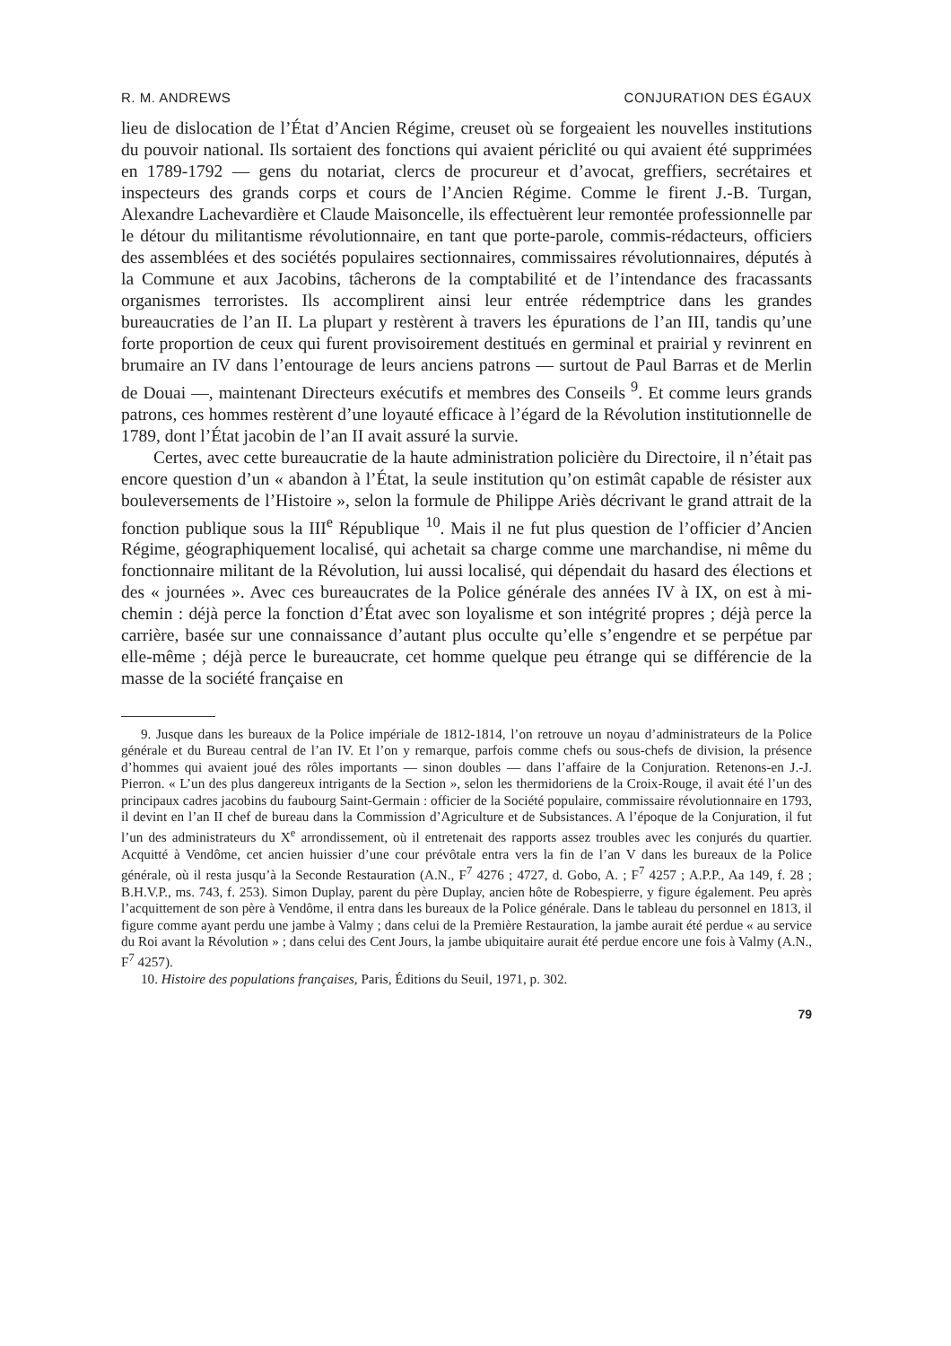R. M. ANDREWS CONJURATION DES ÉGAUX
lieu de dislocation de l’État d’Ancien Régime, creuset où se forgeaient les nouvelles institutions du pouvoir national. Ils sortaient des fonctions qui avaient périclité ou qui avaient été supprimées en 1789-1792 — gens du notariat, clercs de procureur et d’avocat, greffiers, secrétaires et inspecteurs des grands corps et cours de l’Ancien Régime. Comme le firent J.-B. Turgan, Alexandre Lachevardière et Claude Maisoncelle, ils effectuèrent leur remontée professionnelle par le détour du militantisme révolutionnaire, en tant que porte-parole, commis-rédacteurs, officiers des assemblées et des sociétés populaires sectionnaires, commissaires révolutionnaires, députés à la Commune et aux Jacobins, tâcherons de la comptabilité et de l’intendance des fracassants organismes terroristes. Ils accomplirent ainsi leur entrée rédemptrice dans les grandes bureaucraties de l’an II. La plupart y restèrent à travers les épurations de l’an III, tandis qu’une forte proportion de ceux qui furent provisoirement destitués en germinal et prairial y revinrent en brumaire an IV dans l’entourage de leurs anciens patrons — surtout de Paul Barras et de Merlin de Douai —, maintenant Directeurs exécutifs et membres des Conseils <sup>9</sup>. Et comme leurs grands patrons, ces hommes restèrent d’une loyauté efficace à l’égard de la Révolution institutionnelle de 1789, dont l’État jacobin de l’an II avait assuré la survie.
Certes, avec cette bureaucratie de la haute administration policière du Directoire, il n’était pas encore question d’un « abandon à l’État, la seule institution qu’on estimât capable de résister aux bouleversements de l’Histoire », selon la formule de Philippe Ariès décrivant le grand attrait de la fonction publique sous la III<sup>e</sup> République <sup>10</sup>. Mais il ne fut plus question de l’officier d’Ancien Régime, géographiquement localisé, qui achetait sa charge comme une marchandise, ni même du fonctionnaire militant de la Révolution, lui aussi localisé, qui dépendait du hasard des élections et des « journées ». Avec ces bureaucrates de la Police générale des années IV à IX, on est à mi-chemin : déjà perce la fonction d’État avec son loyalisme et son intégrité propres ; déjà perce la carrière, basée sur une connaissance d’autant plus occulte qu’elle s’engendre et se perpétue par elle-même ; déjà perce le bureaucrate, cet homme quelque peu étrange qui se différencie de la masse de la société française en
9. Jusque dans les bureaux de la Police impériale de 1812-1814, l’on retrouve un noyau d’administrateurs de la Police générale et du Bureau central de l’an IV. Et l’on y remarque, parfois comme chefs ou sous-chefs de division, la présence d’hommes qui avaient joué des rôles importants — sinon doubles — dans l’affaire de la Conjuration. Retenons-en J.-J. Pierron. « L’un des plus dangereux intrigants de la Section », selon les thermidoriens de la Croix-Rouge, il avait été l’un des principaux cadres jacobins du faubourg Saint-Germain : officier de la Société populaire, commissaire révolutionnaire en 1793, il devint en l’an II chef de bureau dans la Commission d’Agriculture et de Subsistances. A l’époque de la Conjuration, il fut l’un des administrateurs du X<sup>e</sup> arrondissement, où il entretenait des rapports assez troubles avec les conjurés du quartier. Acquitté à Vendôme, cet ancien huissier d’une cour prévôtale entra vers la fin de l’an V dans les bureaux de la Police générale, où il resta jusqu’à la Seconde Restauration (A.N., F<sup>7</sup> 4276 ; 4727, d. Gobo, A. ; F<sup>7</sup> 4257 ; A.P.P., Aa 149, f. 28 ; B.H.V.P., ms. 743, f. 253). Simon Duplay, parent du père Duplay, ancien hôte de Robespierre, y figure également. Peu après l’acquittement de son père à Vendôme, il entra dans les bureaux de la Police générale. Dans le tableau du personnel en 1813, il figure comme ayant perdu une jambe à Valmy ; dans celui de la Première Restauration, la jambe aurait été perdue « au service du Roi avant la Révolution » ; dans celui des Cent Jours, la jambe ubiquitaire aurait été perdue encore une fois à Valmy (A.N., F<sup>7</sup> 4257).
10. Histoire des populations françaises, Paris, Éditions du Seuil, 1971, p. 302.
79